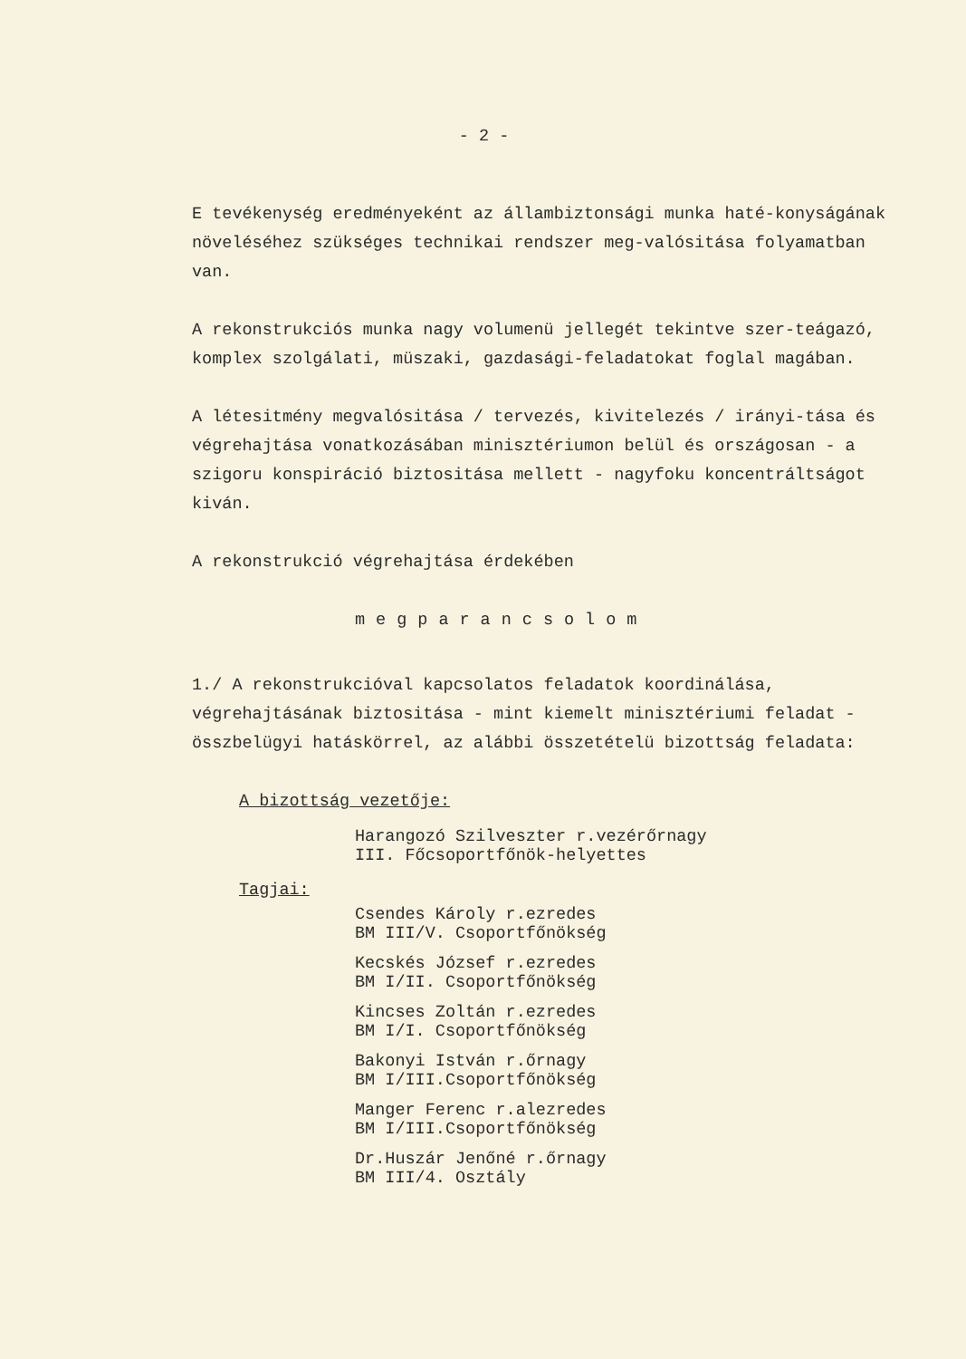- 2 -
E tevékenység eredményeként az állambiztonsági munka haté-konyságának növeléséhez szükséges technikai rendszer meg-valósitása folyamatban van.
A rekonstrukciós munka nagy volumenü jellegét tekintve szer-teágazó, komplex szolgálati, müszaki, gazdasági-feladatokat foglal magában.
A létesitmény megvalósitása / tervezés, kivitelezés / irányi-tása és végrehajtása vonatkozásában minisztériumon belül és országosan - a szigoru konspiráció biztositása mellett - nagyfoku koncentráltságot kiván.
A rekonstrukció végrehajtása érdekében
megparancsolom
1./ A rekonstrukcióval kapcsolatos feladatok koordinálása, végrehajtásának biztositása - mint kiemelt minisztériumi feladat - összbelügyi hatáskörrel, az alábbi összetételü bizottság feladata:
A bizottság vezetője:
Harangozó Szilveszter r.vezérőrnagy
III. Főcsoportfőnök-helyettes
Tagjai:
Csendes Károly r.ezredes
BM III/V. Csoportfőnökség
Kecskés József r.ezredes
BM I/II. Csoportfőnökség
Kincses Zoltán r.ezredes
BM I/I. Csoportfőnökség
Bakonyi István r.őrnagy
BM I/III.Csoportfőnökség
Manger Ferenc r.alezredes
BM I/III.Csoportfőnökség
Dr.Huszár Jenőné r.őrnagy
BM III/4. Osztály